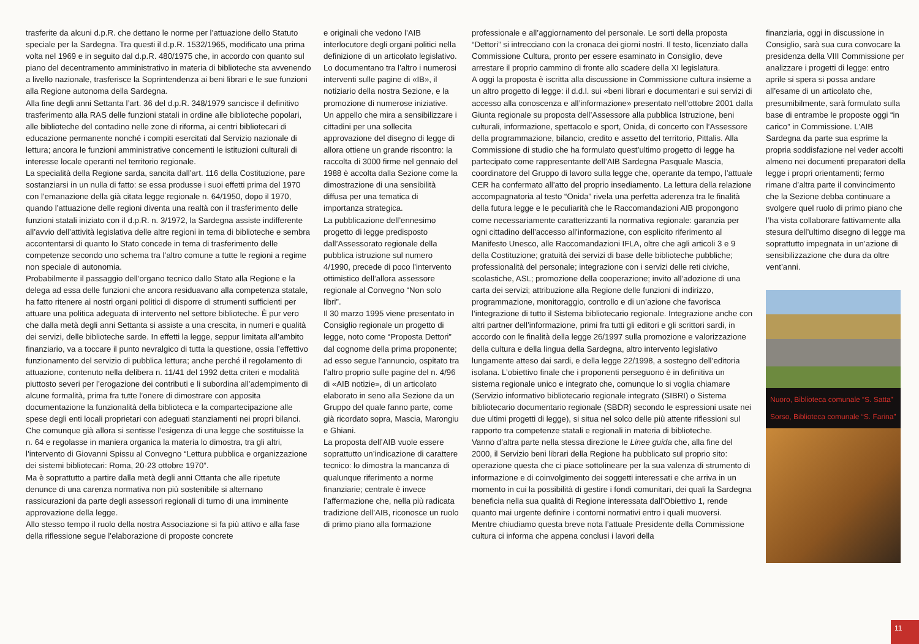trasferite da alcuni d.p.R. che dettano le norme per l’attuazione dello Statuto speciale per la Sardegna. Tra questi il d.p.R. 1532/1965, modificato una prima volta nel 1969 e in seguito dal d.p.R. 480/1975 che, in accordo con quanto sul piano del decentramento amministrativo in materia di biblioteche sta avvenendo a livello nazionale, trasferisce la Soprintendenza ai beni librari e le sue funzioni alla Regione autonoma della Sardegna.
Alla fine degli anni Settanta l’art. 36 del d.p.R. 348/1979 sancisce il definitivo trasferimento alla RAS delle funzioni statali in ordine alle biblioteche popolari, alle biblioteche del contadino nelle zone di riforma, ai centri bibliotecari di educazione permanente nonché i compiti esercitati dal Servizio nazionale di lettura; ancora le funzioni amministrative concernenti le istituzioni culturali di interesse locale operanti nel territorio regionale.
La specialità della Regione sarda, sancita dall’art. 116 della Costituzione, pare sostanziarsi in un nulla di fatto: se essa produsse i suoi effetti prima del 1970 con l’emanazione della già citata legge regionale n. 64/1950, dopo il 1970, quando l’attuazione delle regioni diventa una realtà con il trasferimento delle funzioni statali iniziato con il d.p.R. n. 3/1972, la Sardegna assiste indifferente all’avvio dell’attività legislativa delle altre regioni in tema di biblioteche e sembra accontentarsi di quanto lo Stato concede in tema di trasferimento delle competenze secondo uno schema tra l’altro comune a tutte le regioni a regime non speciale di autonomia.
Probabilmente il passaggio dell’organo tecnico dallo Stato alla Regione e la delega ad essa delle funzioni che ancora residuavano alla competenza statale, ha fatto ritenere ai nostri organi politici di disporre di strumenti sufficienti per attuare una politica adeguata di intervento nel settore biblioteche. È pur vero che dalla metà degli anni Settanta si assiste a una crescita, in numeri e qualità dei servizi, delle biblioteche sarde. In effetti la legge, seppur limitata all’ambito finanziario, va a toccare il punto nevralgico di tutta la questione, ossia l’effettivo funzionamento del servizio di pubblica lettura; anche perché il regolamento di attuazione, contenuto nella delibera n. 11/41 del 1992 detta criteri e modalità piuttosto severi per l’erogazione dei contributi e li subordina all’adempimento di alcune formalità, prima fra tutte l’onere di dimostrare con apposita documentazione la funzionalità della biblioteca e la compartecipazione alle spese degli enti locali proprietari con adeguati stanziamenti nei propri bilanci.
Che comunque già allora si sentisse l’esigenza di una legge che sostituisse la n. 64 e regolasse in maniera organica la materia lo dimostra, tra gli altri, l’intervento di Giovanni Spissu al Convegno “Lettura pubblica e organizzazione dei sistemi bibliotecari: Roma, 20-23 ottobre 1970”.
Ma è soprattutto a partire dalla metà degli anni Ottanta che alle ripetute denunce di una carenza normativa non più sostenibile si alternano rassicurazioni da parte degli assessori regionali di turno di una imminente approvazione della legge.
Allo stesso tempo il ruolo della nostra Associazione si fa più attivo e alla fase della riflessione segue l’elaborazione di proposte concrete
e originali che vedono l’AIB interlocutore degli organi politici nella definizione di un articolato legislativo. Lo documentano tra l’altro i numerosi interventi sulle pagine di «IB», il notiziario della nostra Sezione, e la promozione di numerose iniziative.
Un appello che mira a sensibilizzare i cittadini per una sollecita approvazione del disegno di legge di allora ottiene un grande riscontro: la raccolta di 3000 firme nel gennaio del 1988 è accolta dalla Sezione come la dimostrazione di una sensibilità diffusa per una tematica di importanza strategica.
La pubblicazione dell’ennesimo progetto di legge predisposto dall’Assessorato regionale della pubblica istruzione sul numero 4/1990, precede di poco l’intervento ottimistico dell’allora assessore regionale al Convegno “Non solo libri”.
Il 30 marzo 1995 viene presentato in Consiglio regionale un progetto di legge, noto come “Proposta Dettori” dal cognome della prima proponente; ad esso segue l’annuncio, ospitato tra l’altro proprio sulle pagine del n. 4/96 di «AIB notizie», di un articolato elaborato in seno alla Sezione da un Gruppo del quale fanno parte, come già ricordato sopra, Mascia, Marongiu e Ghiani.
La proposta dell’AIB vuole essere soprattutto un’indicazione di carattere tecnico: lo dimostra la mancanza di qualunque riferimento a norme finanziarie; centrale è invece l’affermazione che, nella più radicata tradizione dell’AIB, riconosce un ruolo di primo piano alla formazione
professionale e all’aggiornamento del personale. Le sorti della proposta “Dettori” si intrecciano con la cronaca dei giorni nostri. Il testo, licenziato dalla Commissione Cultura, pronto per essere esaminato in Consiglio, deve arrestare il proprio cammino di fronte allo scadere della XI legislatura.
A oggi la proposta è iscritta alla discussione in Commissione cultura insieme a un altro progetto di legge: il d.d.l. sui «beni librari e documentari e sui servizi di accesso alla conoscenza e all’informazione» presentato nell’ottobre 2001 dalla Giunta regionale su proposta dell’Assessore alla pubblica Istruzione, beni culturali, informazione, spettacolo e sport, Onida, di concerto con l’Assessore della programmazione, bilancio, credito e assetto del territorio, Pittalis. Alla Commissione di studio che ha formulato quest’ultimo progetto di legge ha partecipato come rappresentante dell’AIB Sardegna Pasquale Mascia, coordinatore del Gruppo di lavoro sulla legge che, operante da tempo, l’attuale CER ha confermato all’atto del proprio insediamento. La lettura della relazione accompagnatoria al testo “Onida” rivela una perfetta aderenza tra le finalità della futura legge e le peculiarità che le Raccomandazioni AIB propongono come necessariamente caratterizzanti la normativa regionale: garanzia per ogni cittadino dell’accesso all’informazione, con esplicito riferimento al Manifesto Unesco, alle Raccomandazioni IFLA, oltre che agli articoli 3 e 9 della Costituzione; gratuità dei servizi di base delle biblioteche pubbliche; professionalità del personale; integrazione con i servizi delle reti civiche, scolastiche, ASL; promozione della cooperazione; invito all’adozione di una carta dei servizi; attribuzione alla Regione delle funzioni di indirizzo, programmazione, monitoraggio, controllo e di un’azione che favorisca l’integrazione di tutto il Sistema bibliotecario regionale. Integrazione anche con altri partner dell’informazione, primi fra tutti gli editori e gli scrittori sardi, in accordo con le finalità della legge 26/1997 sulla promozione e valorizzazione della cultura e della lingua della Sardegna, altro intervento legislativo lungamente atteso dai sardi, e della legge 22/1998, a sostegno dell’editoria isolana. L’obiettivo finale che i proponenti perseguono è in definitiva un sistema regionale unico e integrato che, comunque lo si voglia chiamare (Servizio informativo bibliotecario regionale integrato (SIBRI) o Sistema bibliotecario documentario regionale (SBDR) secondo le espressioni usate nei due ultimi progetti di legge), si situa nel solco delle più attente riflessioni sul rapporto tra competenze statali e regionali in materia di biblioteche.
Vanno d’altra parte nella stessa direzione le Linee guida che, alla fine del 2000, il Servizio beni librari della Regione ha pubblicato sul proprio sito: operazione questa che ci piace sottolineare per la sua valenza di strumento di informazione e di coinvolgimento dei soggetti interessati e che arriva in un momento in cui la possibilità di gestire i fondi comunitari, dei quali la Sardegna beneficia nella sua qualità di Regione interessata dall’Obiettivo 1, rende quanto mai urgente definire i contorni normativi entro i quali muoversi.
Mentre chiudiamo questa breve nota l’attuale Presidente della Commissione cultura ci informa che appena conclusi i lavori della
finanziaria, oggi in discussione in Consiglio, sarà sua cura convocare la presidenza della VIII Commissione per analizzare i progetti di legge: entro aprile si spera si possa andare all’esame di un articolato che, presumibilmente, sarà formulato sulla base di entrambe le proposte oggi “in carico” in Commissione. L’AIB Sardegna da parte sua esprime la propria soddisfazione nel veder accolti almeno nei documenti preparatori della legge i propri orientamenti; fermo rimane d’altra parte il convincimento che la Sezione debba continuare a svolgere quel ruolo di primo piano che l’ha vista collaborare fattivamente alla stesura dell’ultimo disegno di legge ma soprattutto impegnata in un’azione di sensibilizzazione che dura da oltre vent’anni.
Nuoro, Biblioteca comunale “S. Satta”
Sorso, Biblioteca comunale “S. Farina”
11